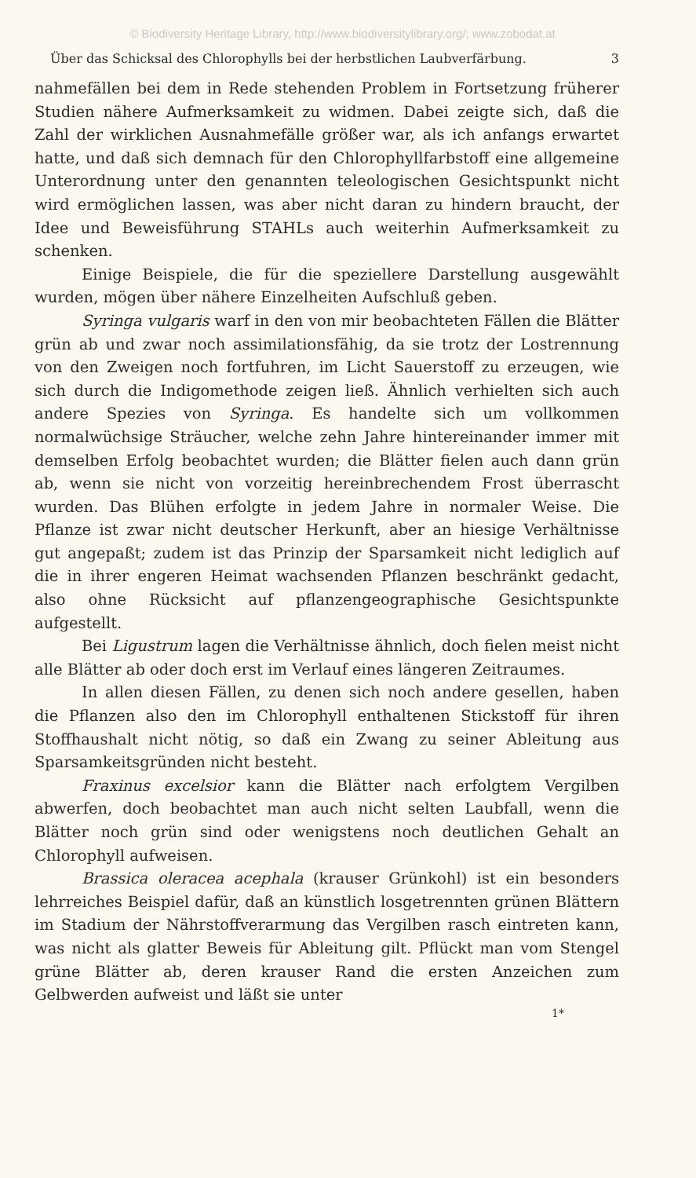© Biodiversity Heritage Library, http://www.biodiversitylibrary.org/; www.zobodat.at
Über das Schicksal des Chlorophylls bei der herbstlichen Laubverfärbung. 3
nahmefällen bei dem in Rede stehenden Problem in Fortsetzung früherer Studien nähere Aufmerksamkeit zu widmen. Dabei zeigte sich, daß die Zahl der wirklichen Ausnahmefälle größer war, als ich anfangs erwartet hatte, und daß sich demnach für den Chlorophyllfarbstoff eine allgemeine Unterordnung unter den genannten teleologischen Gesichtspunkt nicht wird ermöglichen lassen, was aber nicht daran zu hindern braucht, der Idee und Beweisführung STAHLs auch weiterhin Aufmerksamkeit zu schenken.
Einige Beispiele, die für die speziellere Darstellung ausgewählt wurden, mögen über nähere Einzelheiten Aufschluß geben.
Syringa vulgaris warf in den von mir beobachteten Fällen die Blätter grün ab und zwar noch assimilationsfähig, da sie trotz der Lostrennung von den Zweigen noch fortfuhren, im Licht Sauerstoff zu erzeugen, wie sich durch die Indigomethode zeigen ließ. Ähnlich verhielten sich auch andere Spezies von Syringa. Es handelte sich um vollkommen normalwüchsige Sträucher, welche zehn Jahre hintereinander immer mit demselben Erfolg beobachtet wurden; die Blätter fielen auch dann grün ab, wenn sie nicht von vorzeitig hereinbrechendem Frost überrascht wurden. Das Blühen erfolgte in jedem Jahre in normaler Weise. Die Pflanze ist zwar nicht deutscher Herkunft, aber an hiesige Verhältnisse gut angepaßt; zudem ist das Prinzip der Sparsamkeit nicht lediglich auf die in ihrer engeren Heimat wachsenden Pflanzen beschränkt gedacht, also ohne Rücksicht auf pflanzengeographische Gesichtspunkte aufgestellt.
Bei Ligustrum lagen die Verhältnisse ähnlich, doch fielen meist nicht alle Blätter ab oder doch erst im Verlauf eines längeren Zeitraumes.
In allen diesen Fällen, zu denen sich noch andere gesellen, haben die Pflanzen also den im Chlorophyll enthaltenen Stickstoff für ihren Stoffhaushalt nicht nötig, so daß ein Zwang zu seiner Ableitung aus Sparsamkeitsgründen nicht besteht.
Fraxinus excelsior kann die Blätter nach erfolgtem Vergilben abwerfen, doch beobachtet man auch nicht selten Laubfall, wenn die Blätter noch grün sind oder wenigstens noch deutlichen Gehalt an Chlorophyll aufweisen.
Brassica oleracea acephala (krauser Grünkohl) ist ein besonders lehrreiches Beispiel dafür, daß an künstlich losgetrennten grünen Blättern im Stadium der Nährstoffverarmung das Vergilben rasch eintreten kann, was nicht als glatter Beweis für Ableitung gilt. Pflückt man vom Stengel grüne Blätter ab, deren krauser Rand die ersten Anzeichen zum Gelbwerden aufweist und läßt sie unter
1*